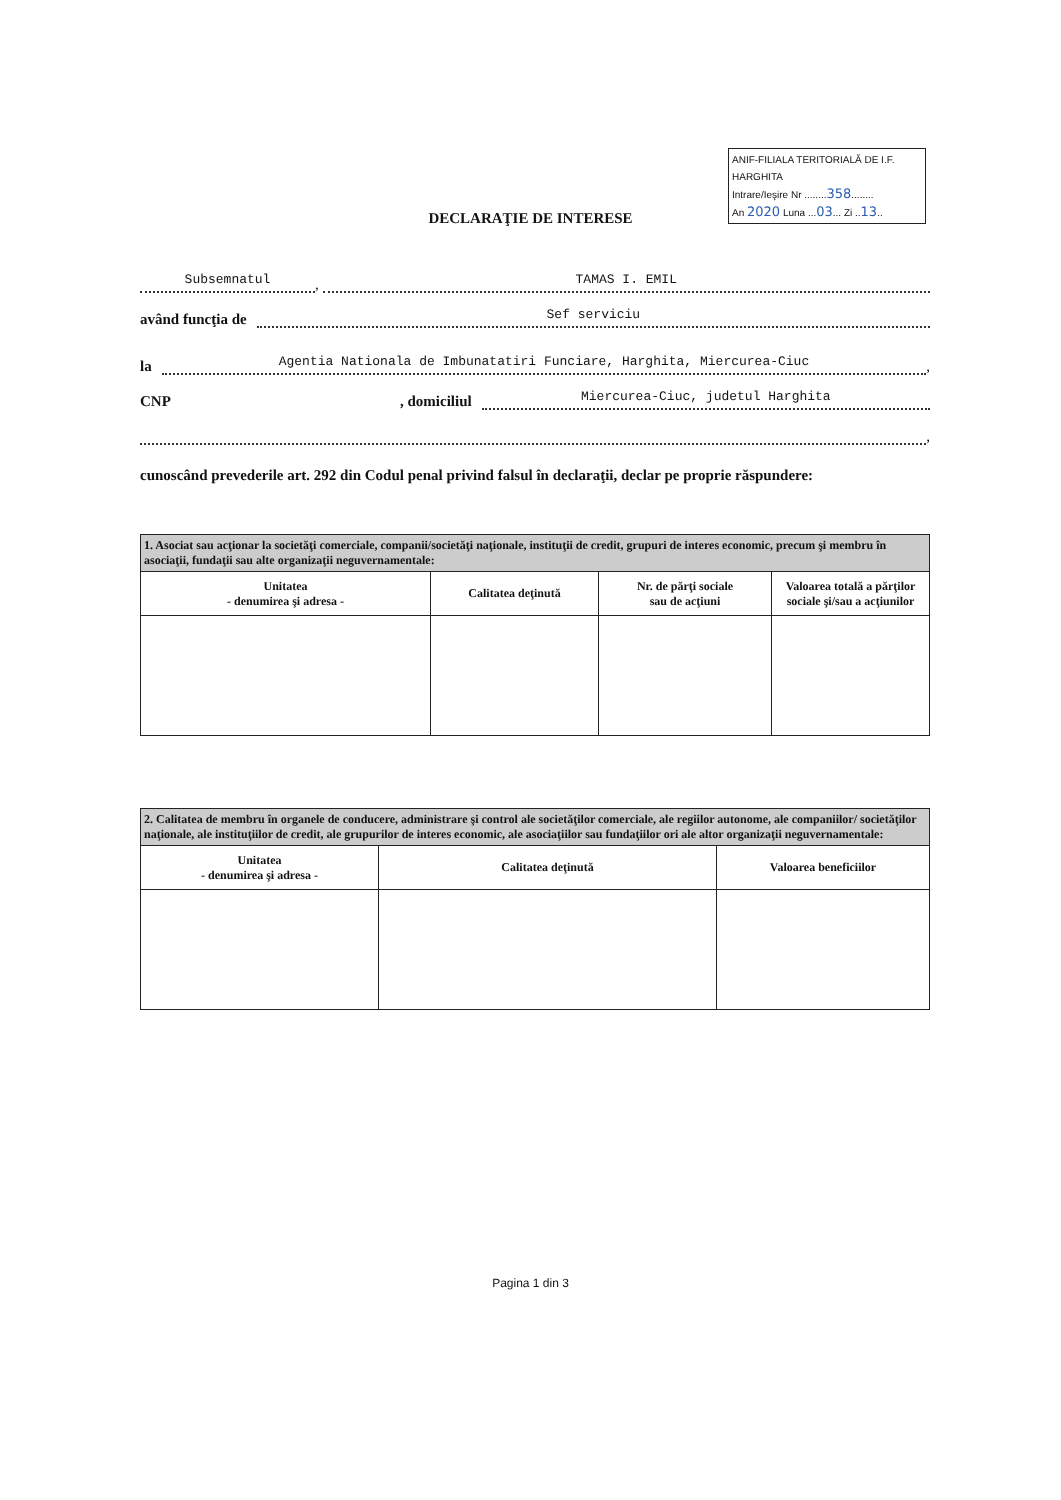ANIF-FILIALA TERITORIALĂ DE I.F. HARGHITA
Intrare/Ieşire Nr ........358........
An 2020 Luna ...03... Zi ..13..
DECLARAŢIE DE INTERESE
Subsemnatul
,
TAMAS I. EMIL
având funcţia de
Sef serviciu
la
Agentia Nationala de Imbunatatiri Funciare, Harghita, Miercurea-Ciuc
,
CNP, domiciliul
Miercurea-Ciuc, judetul Harghita
,
cunoscând prevederile art. 292 din Codul penal privind falsul în declaraţii, declar pe proprie răspundere:
| 1. Asociat sau acţionar la societăţi comerciale, companii/societăţi naţionale, instituţii de credit, grupuri de interes economic, precum şi membru în asociaţii, fundaţii sau alte organizaţii neguvernamentale: | | | |
| Unitatea - denumirea şi adresa - | Calitatea deţinută | Nr. de părţi sociale sau de acţiuni | Valoarea totală a părţilor sociale şi/sau a acţiunilor |
| 2. Calitatea de membru în organele de conducere, administrare şi control ale societăţilor comerciale, ale regiilor autonome, ale companiilor/ societăţilor naţionale, ale instituţiilor de credit, ale grupurilor de interes economic, ale asociaţiilor sau fundaţiilor ori ale altor organizaţii neguvernamentale: | | |
| Unitatea - denumirea şi adresa - | Calitatea deţinută | Valoarea beneficiilor |
Pagina 1 din 3